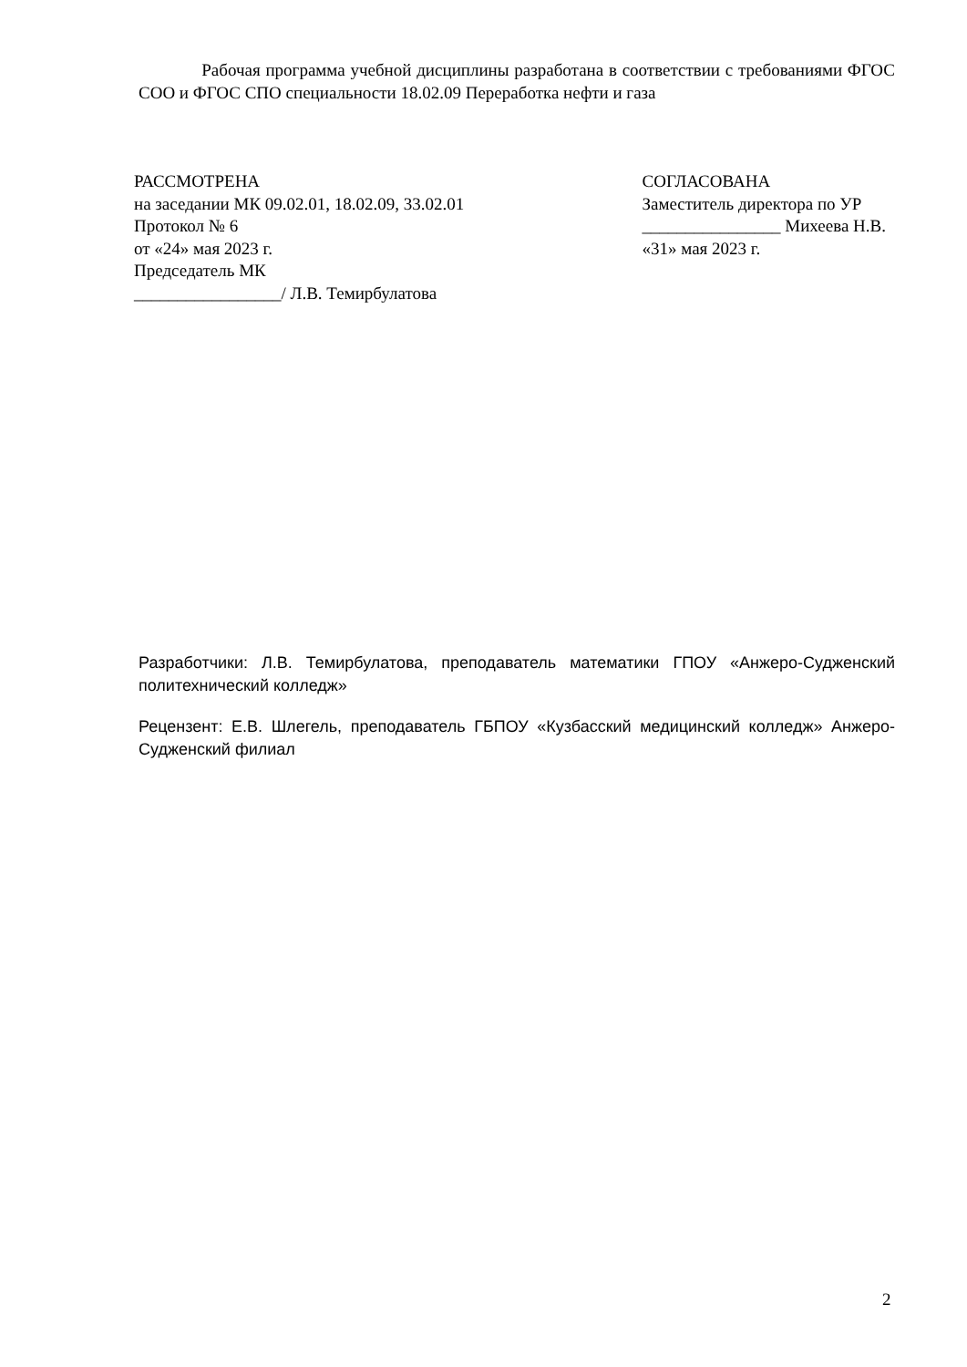Рабочая программа учебной дисциплины разработана в соответствии с требованиями ФГОС СОО и ФГОС СПО специальности 18.02.09 Переработка нефти и газа
РАССМОТРЕНА
на заседании МК 09.02.01, 18.02.09, 33.02.01
Протокол № 6
от «24» мая 2023 г.
Председатель МК
_________________/ Л.В. Темирбулатова
СОГЛАСОВАНА
Заместитель директора по УР
________________ Михеева Н.В.
«31» мая 2023 г.
Разработчики: Л.В. Темирбулатова, преподаватель математики ГПОУ «Анжеро-Судженский политехнический колледж»
Рецензент: Е.В. Шлегель, преподаватель ГБПОУ «Кузбасский медицинский колледж» Анжеро-Судженский филиал
2